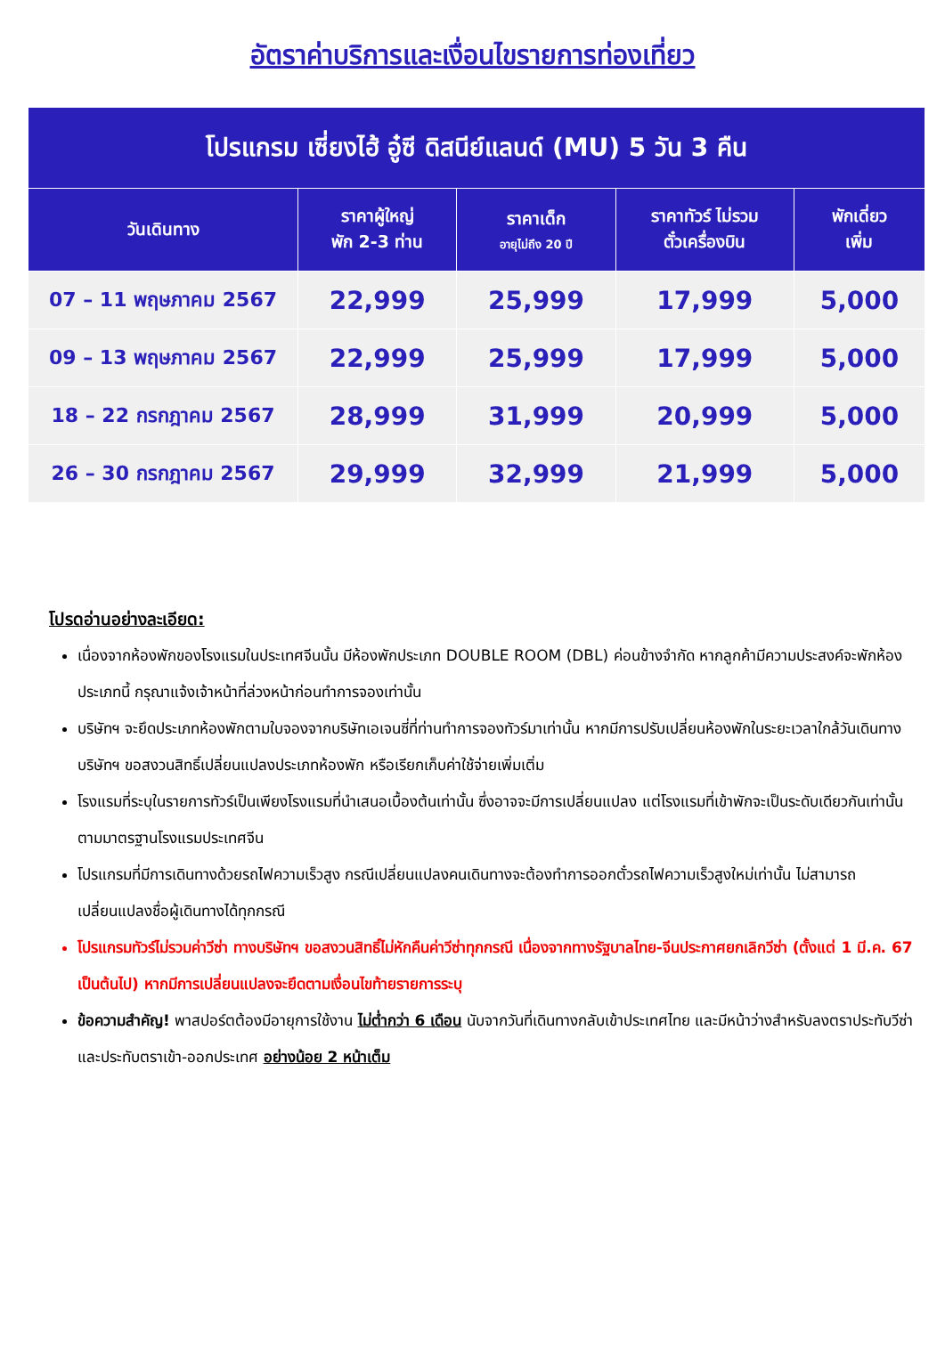อัตราค่าบริการและเงื่อนไขรายการท่องเที่ยว
| โปรแกรม เซี่ยงไฮ้ อู๋ซี ดิสนีย์แลนด์ (MU) 5 วัน 3 คืน | | | | |
| วันเดินทาง | ราคาผู้ใหญ่ พัก 2-3 ท่าน | ราคาเด็ก อายุไม่ถึง 20 ปี | ราคาทัวร์ ไม่รวม ตั๋วเครื่องบิน | พักเดี่ยว เพิ่ม |
| 07 – 11 พฤษภาคม 2567 | 22,999 | 25,999 | 17,999 | 5,000 |
| 09 – 13 พฤษภาคม 2567 | 22,999 | 25,999 | 17,999 | 5,000 |
| 18 – 22 กรกฎาคม 2567 | 28,999 | 31,999 | 20,999 | 5,000 |
| 26 – 30 กรกฎาคม 2567 | 29,999 | 32,999 | 21,999 | 5,000 |
โปรดอ่านอย่างละเอียด:
เนื่องจากห้องพักของโรงแรมในประเทศจีนนั้น มีห้องพักประเภท DOUBLE ROOM (DBL) ค่อนข้างจำกัด หากลูกค้ามีความประสงค์จะพักห้องประเภทนี้ กรุณาแจ้งเจ้าหน้าที่ล่วงหน้าก่อนทำการจองเท่านั้น
บริษัทฯ จะยึดประเภทห้องพักตามใบจองจากบริษัทเอเจนซี่ที่ท่านทำการจองทัวร์มาเท่านั้น หากมีการปรับเปลี่ยนห้องพักในระยะเวลาใกล้วันเดินทาง บริษัทฯ ขอสงวนสิทธิ์เปลี่ยนแปลงประเภทห้องพัก หรือเรียกเก็บค่าใช้จ่ายเพิ่มเติ่ม
โรงแรมที่ระบุในรายการทัวร์เป็นเพียงโรงแรมที่นำเสนอเบื้องต้นเท่านั้น ซึ่งอาจจะมีการเปลี่ยนแปลง แต่โรงแรมที่เข้าพักจะเป็นระดับเดียวกันเท่านั้น ตามมาตรฐานโรงแรมประเทศจีน
โปรแกรมที่มีการเดินทางด้วยรถไฟความเร็วสูง กรณีเปลี่ยนแปลงคนเดินทางจะต้องทำการออกตั๋วรถไฟความเร็วสูงใหม่เท่านั้น ไม่สามารถเปลี่ยนแปลงชื่อผู้เดินทางได้ทุกกรณี
โปรแกรมทัวร์ไม่รวมค่าวีซ่า ทางบริษัทฯ ขอสงวนสิทธิ์ไม่หักคืนค่าวีซ่าทุกกรณี เนื่องจากทางรัฐบาลไทย-จีนประกาศยกเลิกวีซ่า (ตั้งแต่ 1 มี.ค. 67 เป็นต้นไป) หากมีการเปลี่ยนแปลงจะยึดตามเงื่อนไขท้ายรายการระบุ
ข้อความสำคัญ! พาสปอร์ตต้องมีอายุการใช้งาน ไม่ต่ำกว่า 6 เดือน นับจากวันที่เดินทางกลับเข้าประเทศไทย และมีหน้าว่างสำหรับลงตราประทับวีซ่า และประทับตราเข้า-ออกประเทศ อย่างน้อย 2 หน้าเต็ม